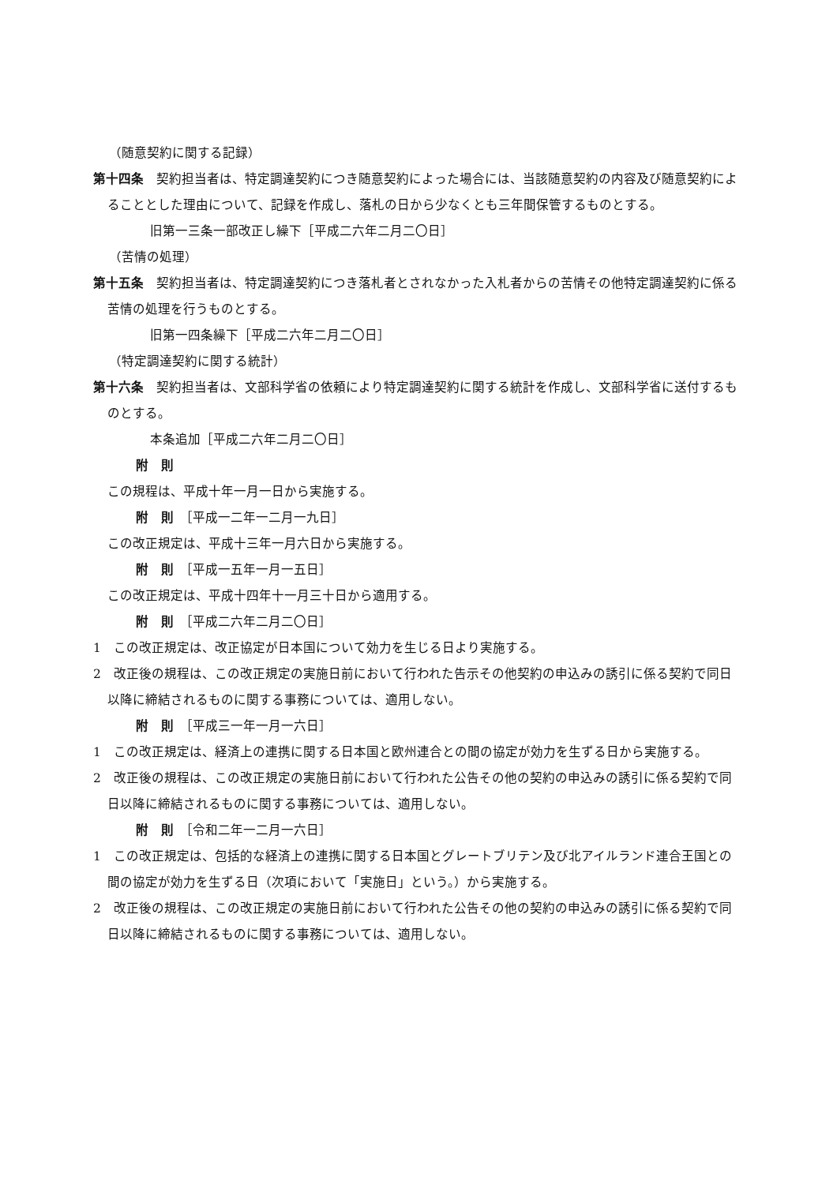（随意契約に関する記録）
第十四条　契約担当者は、特定調達契約につき随意契約によった場合には、当該随意契約の内容及び随意契約によることとした理由について、記録を作成し、落札の日から少なくとも三年間保管するものとする。
旧第一三条一部改正し繰下［平成二六年二月二〇日］
（苦情の処理）
第十五条　契約担当者は、特定調達契約につき落札者とされなかった入札者からの苦情その他特定調達契約に係る苦情の処理を行うものとする。
旧第一四条繰下［平成二六年二月二〇日］
（特定調達契約に関する統計）
第十六条　契約担当者は、文部科学省の依頼により特定調達契約に関する統計を作成し、文部科学省に送付するものとする。
本条追加［平成二六年二月二〇日］
附　則
この規程は、平成十年一月一日から実施する。
附　則　［平成一二年一二月一九日］
この改正規定は、平成十三年一月六日から実施する。
附　則　［平成一五年一月一五日］
この改正規定は、平成十四年十一月三十日から適用する。
附　則　［平成二六年二月二〇日］
1　この改正規定は、改正協定が日本国について効力を生じる日より実施する。
2　改正後の規程は、この改正規定の実施日前において行われた告示その他契約の申込みの誘引に係る契約で同日以降に締結されるものに関する事務については、適用しない。
附　則　［平成三一年一月一六日］
1　この改正規定は、経済上の連携に関する日本国と欧州連合との間の協定が効力を生ずる日から実施する。
2　改正後の規程は、この改正規定の実施日前において行われた公告その他の契約の申込みの誘引に係る契約で同日以降に締結されるものに関する事務については、適用しない。
附　則　［令和二年一二月一六日］
1　この改正規定は、包括的な経済上の連携に関する日本国とグレートブリテン及び北アイルランド連合王国との間の協定が効力を生ずる日（次項において「実施日」という。）から実施する。
2　改正後の規程は、この改正規定の実施日前において行われた公告その他の契約の申込みの誘引に係る契約で同日以降に締結されるものに関する事務については、適用しない。